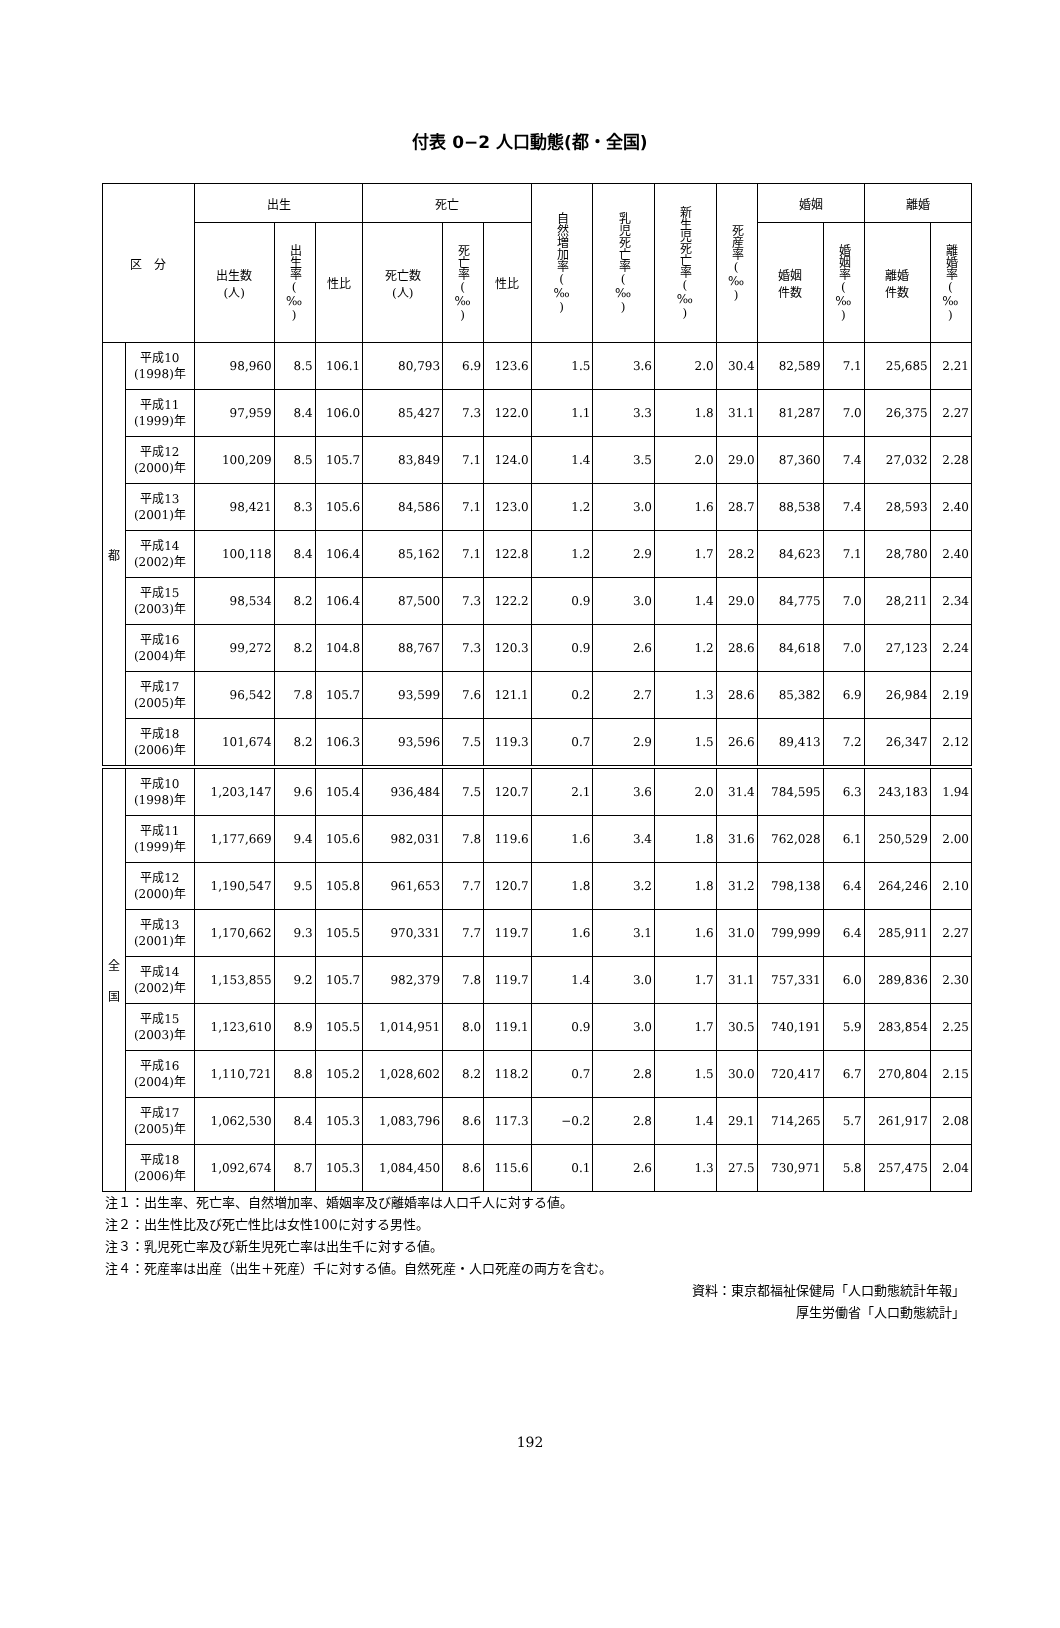付表 0−2 人口動態(都・全国)
| 区 分 | | 出生 | | | 死亡 | | | 自然増加率(‰) | 乳児死亡率(‰) | 新生児死亡率(‰) | 死産率(‰) | 婚姻 | | 離婚 | |
| --- | --- | --- | --- | --- | --- | --- | --- | --- | --- | --- | --- | --- | --- | --- | --- |
| | | 出生数 (人) | 出生率(‰) | 性比 | 死亡数 (人) | 死亡率(‰) | 性比 | | | | | 婚姻 件数 | 婚姻率(‰) | 離婚 件数 | 離婚率(‰) |
| 都 | 平成10 (1998)年 | 98,960 | 8.5 | 106.1 | 80,793 | 6.9 | 123.6 | 1.5 | 3.6 | 2.0 | 30.4 | 82,589 | 7.1 | 25,685 | 2.21 |
| | 平成11 (1999)年 | 97,959 | 8.4 | 106.0 | 85,427 | 7.3 | 122.0 | 1.1 | 3.3 | 1.8 | 31.1 | 81,287 | 7.0 | 26,375 | 2.27 |
| | 平成12 (2000)年 | 100,209 | 8.5 | 105.7 | 83,849 | 7.1 | 124.0 | 1.4 | 3.5 | 2.0 | 29.0 | 87,360 | 7.4 | 27,032 | 2.28 |
| | 平成13 (2001)年 | 98,421 | 8.3 | 105.6 | 84,586 | 7.1 | 123.0 | 1.2 | 3.0 | 1.6 | 28.7 | 88,538 | 7.4 | 28,593 | 2.40 |
| | 平成14 (2002)年 | 100,118 | 8.4 | 106.4 | 85,162 | 7.1 | 122.8 | 1.2 | 2.9 | 1.7 | 28.2 | 84,623 | 7.1 | 28,780 | 2.40 |
| | 平成15 (2003)年 | 98,534 | 8.2 | 106.4 | 87,500 | 7.3 | 122.2 | 0.9 | 3.0 | 1.4 | 29.0 | 84,775 | 7.0 | 28,211 | 2.34 |
| | 平成16 (2004)年 | 99,272 | 8.2 | 104.8 | 88,767 | 7.3 | 120.3 | 0.9 | 2.6 | 1.2 | 28.6 | 84,618 | 7.0 | 27,123 | 2.24 |
| | 平成17 (2005)年 | 96,542 | 7.8 | 105.7 | 93,599 | 7.6 | 121.1 | 0.2 | 2.7 | 1.3 | 28.6 | 85,382 | 6.9 | 26,984 | 2.19 |
| | 平成18 (2006)年 | 101,674 | 8.2 | 106.3 | 93,596 | 7.5 | 119.3 | 0.7 | 2.9 | 1.5 | 26.6 | 89,413 | 7.2 | 26,347 | 2.12 |
| 全 国 | 平成10 (1998)年 | 1,203,147 | 9.6 | 105.4 | 936,484 | 7.5 | 120.7 | 2.1 | 3.6 | 2.0 | 31.4 | 784,595 | 6.3 | 243,183 | 1.94 |
| | 平成11 (1999)年 | 1,177,669 | 9.4 | 105.6 | 982,031 | 7.8 | 119.6 | 1.6 | 3.4 | 1.8 | 31.6 | 762,028 | 6.1 | 250,529 | 2.00 |
| | 平成12 (2000)年 | 1,190,547 | 9.5 | 105.8 | 961,653 | 7.7 | 120.7 | 1.8 | 3.2 | 1.8 | 31.2 | 798,138 | 6.4 | 264,246 | 2.10 |
| | 平成13 (2001)年 | 1,170,662 | 9.3 | 105.5 | 970,331 | 7.7 | 119.7 | 1.6 | 3.1 | 1.6 | 31.0 | 799,999 | 6.4 | 285,911 | 2.27 |
| | 平成14 (2002)年 | 1,153,855 | 9.2 | 105.7 | 982,379 | 7.8 | 119.7 | 1.4 | 3.0 | 1.7 | 31.1 | 757,331 | 6.0 | 289,836 | 2.30 |
| | 平成15 (2003)年 | 1,123,610 | 8.9 | 105.5 | 1,014,951 | 8.0 | 119.1 | 0.9 | 3.0 | 1.7 | 30.5 | 740,191 | 5.9 | 283,854 | 2.25 |
| | 平成16 (2004)年 | 1,110,721 | 8.8 | 105.2 | 1,028,602 | 8.2 | 118.2 | 0.7 | 2.8 | 1.5 | 30.0 | 720,417 | 6.7 | 270,804 | 2.15 |
| | 平成17 (2005)年 | 1,062,530 | 8.4 | 105.3 | 1,083,796 | 8.6 | 117.3 | −0.2 | 2.8 | 1.4 | 29.1 | 714,265 | 5.7 | 261,917 | 2.08 |
| | 平成18 (2006)年 | 1,092,674 | 8.7 | 105.3 | 1,084,450 | 8.6 | 115.6 | 0.1 | 2.6 | 1.3 | 27.5 | 730,971 | 5.8 | 257,475 | 2.04 |
注１：出生率、死亡率、自然増加率、婚姻率及び離婚率は人口千人に対する値。
注２：出生性比及び死亡性比は女性100に対する男性。
注３：乳児死亡率及び新生児死亡率は出生千に対する値。
注４：死産率は出産（出生＋死産）千に対する値。自然死産・人口死産の両方を含む。
資料：東京都福祉保健局「人口動態統計年報」
厚生労働省「人口動態統計」
192